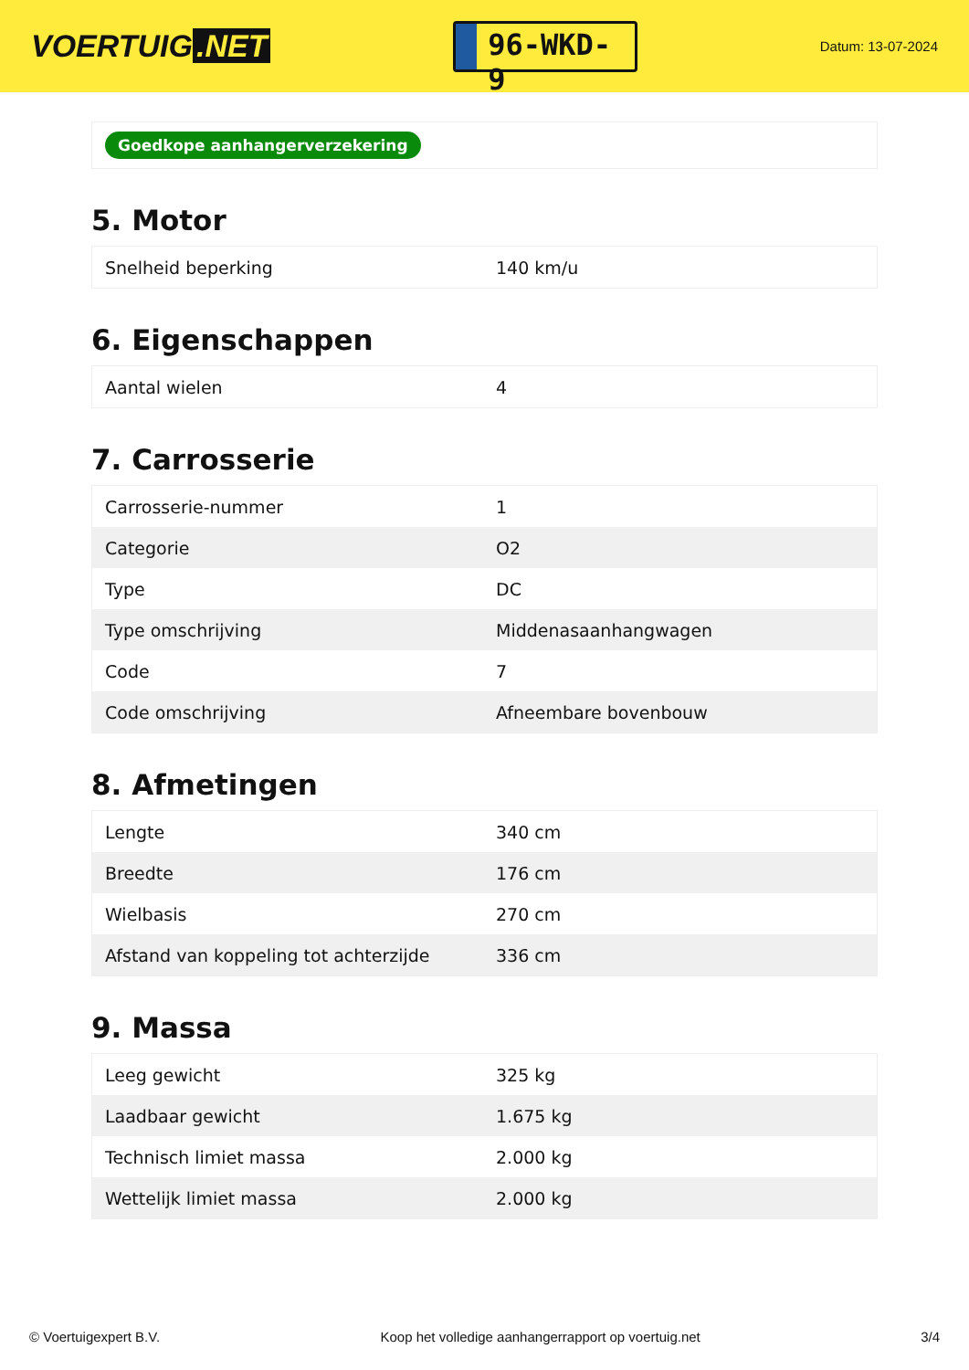VOERTUIG.NET
96-WKD-9
Datum: 13-07-2024
Goedkope aanhangerverzekering
5. Motor
| Snelheid beperking | 140 km/u |
6. Eigenschappen
| Aantal wielen | 4 |
7. Carrosserie
| Carrosserie-nummer | 1 |
| Categorie | O2 |
| Type | DC |
| Type omschrijving | Middenasaanhangwagen |
| Code | 7 |
| Code omschrijving | Afneembare bovenbouw |
8. Afmetingen
| Lengte | 340 cm |
| Breedte | 176 cm |
| Wielbasis | 270 cm |
| Afstand van koppeling tot achterzijde | 336 cm |
9. Massa
| Leeg gewicht | 325 kg |
| Laadbaar gewicht | 1.675 kg |
| Technisch limiet massa | 2.000 kg |
| Wettelijk limiet massa | 2.000 kg |
© Voertuigexpert B.V. Koop het volledige aanhangerrapport op voertuig.net 3/4